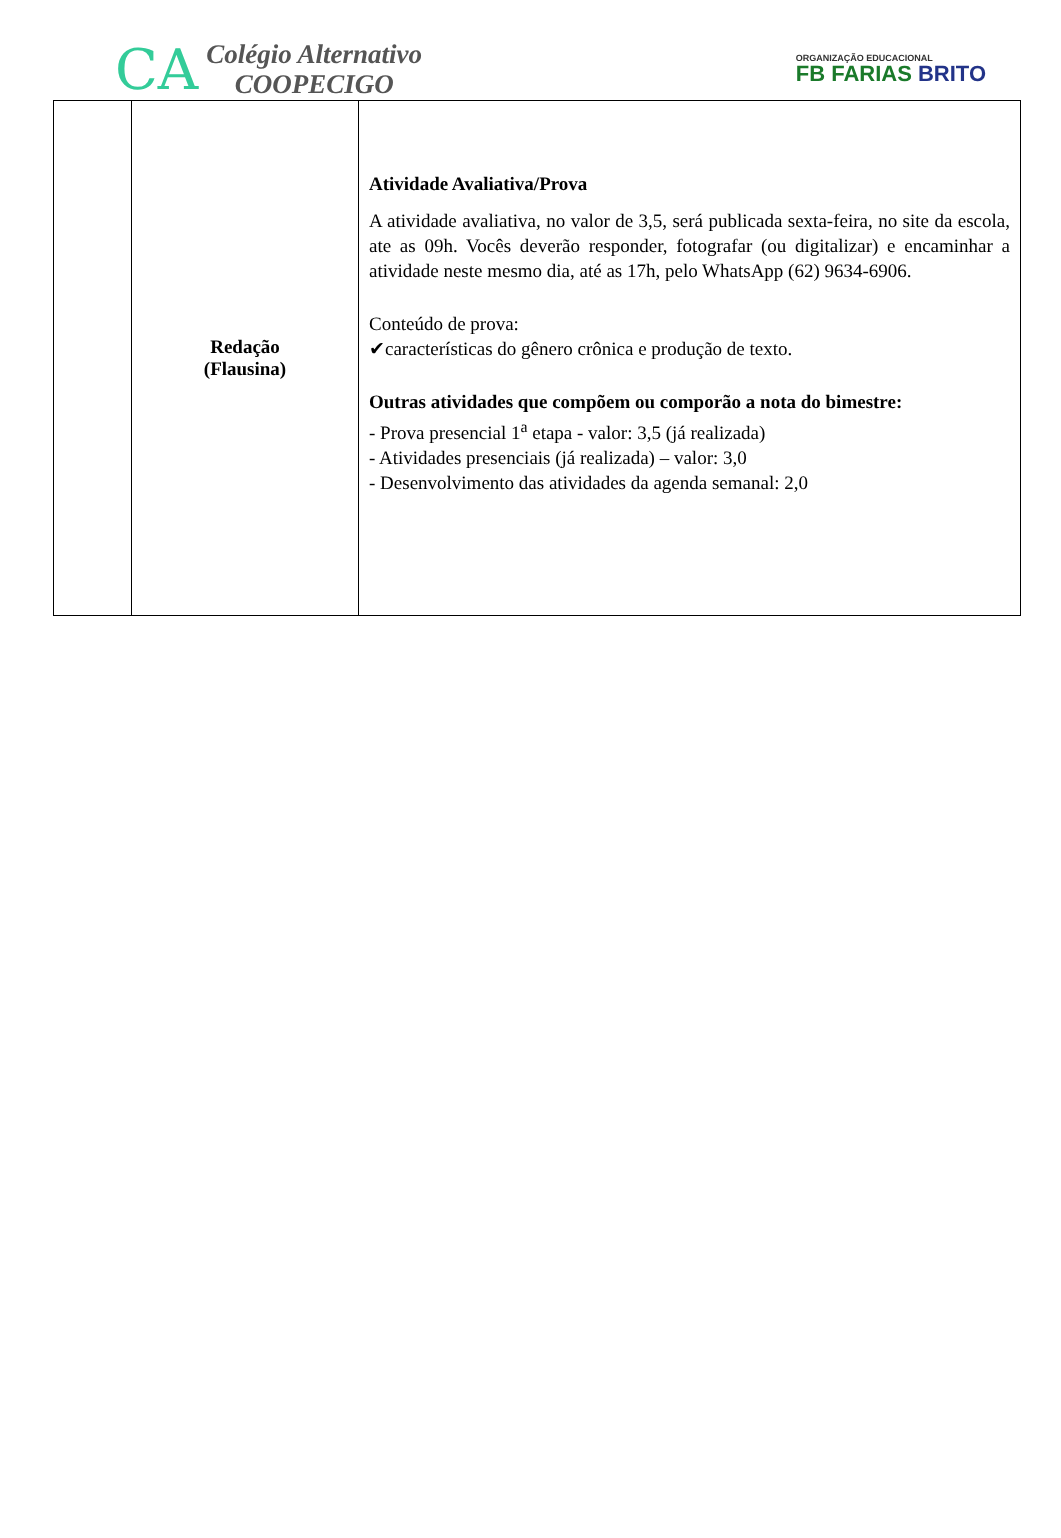CA
Colégio Alternativo
COOPECIGO
ORGANIZAÇÃO EDUCACIONAL
FB FARIAS BRITO
| | Redação (Flausina) | Atividade Avaliativa/Prova A atividade avaliativa, no valor de 3,5, será publicada sexta-feira, no site da escola, ate as 09h. Vocês deverão responder, fotografar (ou digitalizar) e encaminhar a atividade neste mesmo dia, até as 17h, pelo WhatsApp (62) 9634-6906. Conteúdo de prova: ✔características do gênero crônica e produção de texto. Outras atividades que compõem ou comporão a nota do bimestre: - Prova presencial 1<sup>a</sup> etapa - valor: 3,5 (já realizada) - Atividades presenciais (já realizada) – valor: 3,0 - Desenvolvimento das atividades da agenda semanal: 2,0 |